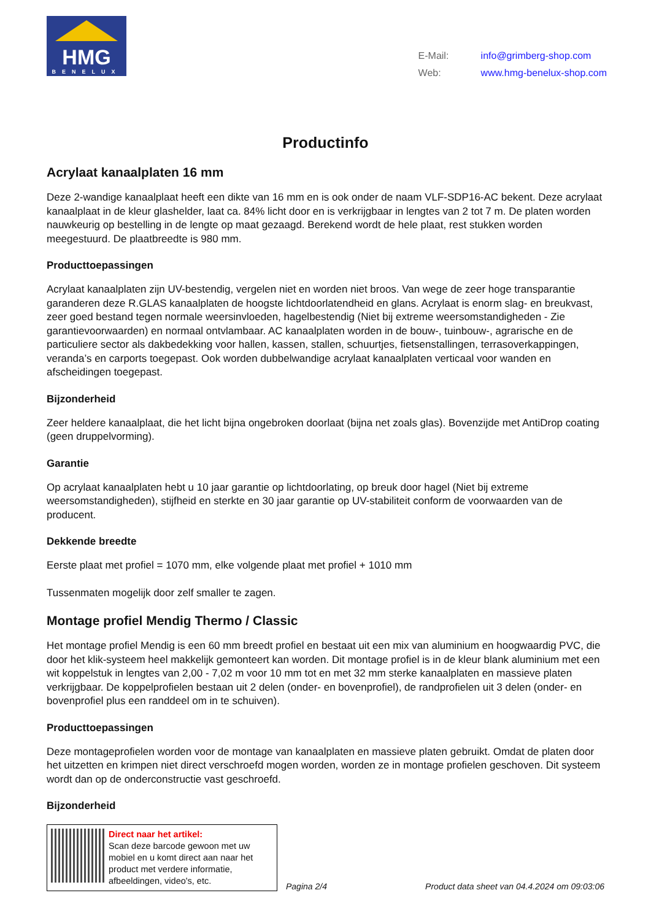HMG
BENELUX
| E-Mail: | info@grimberg-shop.com |
| Web: | www.hmg-benelux-shop.com |
Productinfo
Acrylaat kanaalplaten 16 mm
Deze 2-wandige kanaalplaat heeft een dikte van 16 mm en is ook onder de naam VLF-SDP16-AC bekent. Deze acrylaat kanaalplaat in de kleur glashelder, laat ca. 84% licht door en is verkrijgbaar in lengtes van 2 tot 7 m. De platen worden nauwkeurig op bestelling in de lengte op maat gezaagd. Berekend wordt de hele plaat, rest stukken worden meegestuurd. De plaatbreedte is 980 mm.
Producttoepassingen
Acrylaat kanaalplaten zijn UV-bestendig, vergelen niet en worden niet broos. Van wege de zeer hoge transparantie garanderen deze R.GLAS kanaalplaten de hoogste lichtdoorlatendheid en glans. Acrylaat is enorm slag- en breukvast, zeer goed bestand tegen normale weersinvloeden, hagelbestendig (Niet bij extreme weersomstandigheden - Zie garantievoorwaarden) en normaal ontvlambaar. AC kanaalplaten worden in de bouw-, tuinbouw-, agrarische en de particuliere sector als dakbedekking voor hallen, kassen, stallen, schuurtjes, fietsenstallingen, terrasoverkappingen, veranda’s en carports toegepast. Ook worden dubbelwandige acrylaat kanaalplaten verticaal voor wanden en afscheidingen toegepast.
Bijzonderheid
Zeer heldere kanaalplaat, die het licht bijna ongebroken doorlaat (bijna net zoals glas). Bovenzijde met AntiDrop coating (geen druppelvorming).
Garantie
Op acrylaat kanaalplaten hebt u 10 jaar garantie op lichtdoorlating, op breuk door hagel (Niet bij extreme weersomstandigheden), stijfheid en sterkte en 30 jaar garantie op UV-stabiliteit conform de voorwaarden van de producent.
Dekkende breedte
Eerste plaat met profiel = 1070 mm, elke volgende plaat met profiel + 1010 mm
Tussenmaten mogelijk door zelf smaller te zagen.
Montage profiel Mendig Thermo / Classic
Het montage profiel Mendig is een 60 mm breedt profiel en bestaat uit een mix van aluminium en hoogwaardig PVC, die door het klik-systeem heel makkelijk gemonteert kan worden. Dit montage profiel is in de kleur blank aluminium met een wit koppelstuk in lengtes van 2,00 - 7,02 m voor 10 mm tot en met 32 mm sterke kanaalplaten en massieve platen verkrijgbaar. De koppelprofielen bestaan uit 2 delen (onder- en bovenprofiel), de randprofielen uit 3 delen (onder- en bovenprofiel plus een randdeel om in te schuiven).
Producttoepassingen
Deze montageprofielen worden voor de montage van kanaalplaten en massieve platen gebruikt. Omdat de platen door het uitzetten en krimpen niet direct verschroefd mogen worden, worden ze in montage profielen geschoven. Dit systeem wordt dan op de onderconstructie vast geschroefd.
Bijzonderheid
Direct naar het artikel:
Scan deze barcode gewoon met uw mobiel en u komt direct aan naar het product met verdere informatie, afbeeldingen, video's, etc.
Pagina 2/4
Product data sheet van 04.4.2024 om 09:03:06